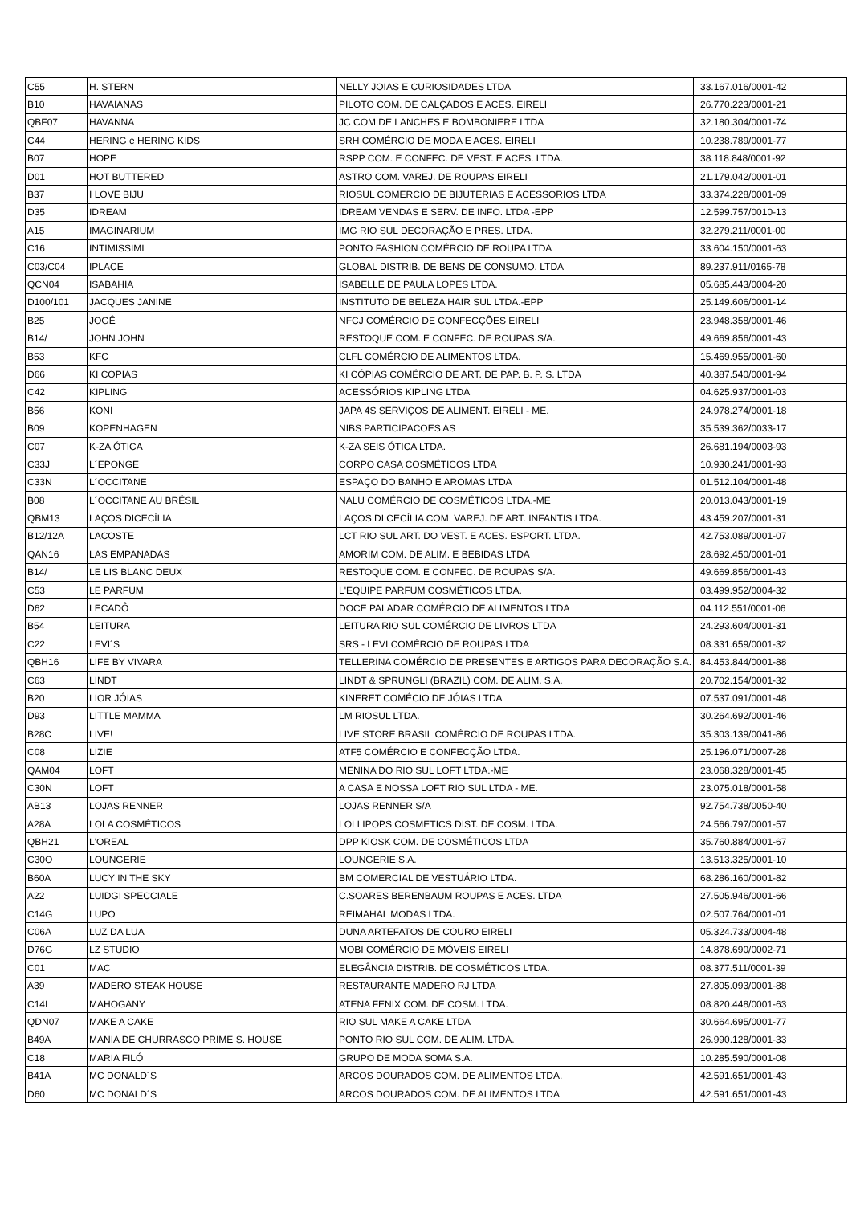| C55 | H. STERN | NELLY JOIAS E CURIOSIDADES LTDA | 33.167.016/0001-42 |
| B10 | HAVAIANAS | PILOTO COM. DE CALÇADOS E ACES. EIRELI | 26.770.223/0001-21 |
| QBF07 | HAVANNA | JC COM DE LANCHES E BOMBONIERE LTDA | 32.180.304/0001-74 |
| C44 | HERING e HERING KIDS | SRH COMÉRCIO DE MODA E ACES. EIRELI | 10.238.789/0001-77 |
| B07 | HOPE | RSPP COM. E CONFEC. DE VEST. E ACES. LTDA. | 38.118.848/0001-92 |
| D01 | HOT BUTTERED | ASTRO COM. VAREJ. DE ROUPAS EIRELI | 21.179.042/0001-01 |
| B37 | I LOVE BIJU | RIOSUL COMERCIO DE BIJUTERIAS E ACESSORIOS LTDA | 33.374.228/0001-09 |
| D35 | IDREAM | IDREAM VENDAS E SERV. DE INFO. LTDA -EPP | 12.599.757/0010-13 |
| A15 | IMAGINARIUM | IMG RIO SUL DECORAÇÃO E PRES. LTDA. | 32.279.211/0001-00 |
| C16 | INTIMISSIMI | PONTO FASHION COMÉRCIO DE ROUPA LTDA | 33.604.150/0001-63 |
| C03/C04 | IPLACE | GLOBAL DISTRIB. DE BENS DE CONSUMO. LTDA | 89.237.911/0165-78 |
| QCN04 | ISABAHIA | ISABELLE DE PAULA LOPES LTDA. | 05.685.443/0004-20 |
| D100/101 | JACQUES JANINE | INSTITUTO DE BELEZA HAIR SUL LTDA.-EPP | 25.149.606/0001-14 |
| B25 | JOGÊ | NFCJ COMÉRCIO DE CONFECÇÕES EIRELI | 23.948.358/0001-46 |
| B14/ | JOHN JOHN | RESTOQUE COM. E CONFEC. DE ROUPAS S/A. | 49.669.856/0001-43 |
| B53 | KFC | CLFL COMÉRCIO DE ALIMENTOS LTDA. | 15.469.955/0001-60 |
| D66 | KI COPIAS | KI CÓPIAS COMÉRCIO DE ART. DE PAP. B. P. S. LTDA | 40.387.540/0001-94 |
| C42 | KIPLING | ACESSÓRIOS KIPLING LTDA | 04.625.937/0001-03 |
| B56 | KONI | JAPA 4S SERVIÇOS DE ALIMENT. EIRELI - ME. | 24.978.274/0001-18 |
| B09 | KOPENHAGEN | NIBS PARTICIPACOES AS | 35.539.362/0033-17 |
| C07 | K-ZA ÓTICA | K-ZA SEIS ÓTICA LTDA. | 26.681.194/0003-93 |
| C33J | L´EPONGE | CORPO CASA COSMÉTICOS LTDA | 10.930.241/0001-93 |
| C33N | L´OCCITANE | ESPAÇO DO BANHO E AROMAS LTDA | 01.512.104/0001-48 |
| B08 | L´OCCITANE AU BRÉSIL | NALU COMÉRCIO DE COSMÉTICOS LTDA.-ME | 20.013.043/0001-19 |
| QBM13 | LAÇOS DICECÍLIA | LAÇOS DI CECÍLIA COM. VAREJ. DE ART. INFANTIS LTDA. | 43.459.207/0001-31 |
| B12/12A | LACOSTE | LCT RIO SUL ART. DO VEST. E ACES. ESPORT. LTDA. | 42.753.089/0001-07 |
| QAN16 | LAS EMPANADAS | AMORIM COM. DE ALIM. E BEBIDAS LTDA | 28.692.450/0001-01 |
| B14/ | LE LIS BLANC DEUX | RESTOQUE COM. E CONFEC. DE ROUPAS S/A. | 49.669.856/0001-43 |
| C53 | LE PARFUM | L'EQUIPE PARFUM COSMÉTICOS LTDA. | 03.499.952/0004-32 |
| D62 | LECADÔ | DOCE PALADAR COMÉRCIO DE ALIMENTOS LTDA | 04.112.551/0001-06 |
| B54 | LEITURA | LEITURA RIO SUL COMÉRCIO DE LIVROS LTDA | 24.293.604/0001-31 |
| C22 | LEVI´S | SRS - LEVI COMÉRCIO DE ROUPAS LTDA | 08.331.659/0001-32 |
| QBH16 | LIFE BY VIVARA | TELLERINA COMÉRCIO DE PRESENTES E ARTIGOS PARA DECORAÇÃO S.A. | 84.453.844/0001-88 |
| C63 | LINDT | LINDT & SPRUNGLI (BRAZIL) COM. DE ALIM. S.A. | 20.702.154/0001-32 |
| B20 | LIOR JÓIAS | KINERET COMÉCIO DE JÓIAS LTDA | 07.537.091/0001-48 |
| D93 | LITTLE MAMMA | LM RIOSUL LTDA. | 30.264.692/0001-46 |
| B28C | LIVE! | LIVE STORE BRASIL COMÉRCIO DE ROUPAS LTDA. | 35.303.139/0041-86 |
| C08 | LIZIE | ATF5 COMÉRCIO E CONFECÇÃO LTDA. | 25.196.071/0007-28 |
| QAM04 | LOFT | MENINA DO RIO SUL LOFT LTDA.-ME | 23.068.328/0001-45 |
| C30N | LOFT | A CASA E NOSSA LOFT RIO SUL LTDA - ME. | 23.075.018/0001-58 |
| AB13 | LOJAS RENNER | LOJAS RENNER S/A | 92.754.738/0050-40 |
| A28A | LOLA COSMÉTICOS | LOLLIPOPS COSMETICS DIST. DE COSM. LTDA. | 24.566.797/0001-57 |
| QBH21 | L'OREAL | DPP KIOSK COM. DE COSMÉTICOS LTDA | 35.760.884/0001-67 |
| C30O | LOUNGERIE | LOUNGERIE S.A. | 13.513.325/0001-10 |
| B60A | LUCY IN THE SKY | BM COMERCIAL DE VESTUÁRIO LTDA. | 68.286.160/0001-82 |
| A22 | LUIDGI SPECCIALE | C.SOARES BERENBAUM ROUPAS E ACES. LTDA | 27.505.946/0001-66 |
| C14G | LUPO | REIMAHAL MODAS LTDA. | 02.507.764/0001-01 |
| C06A | LUZ DA LUA | DUNA ARTEFATOS DE COURO EIRELI | 05.324.733/0004-48 |
| D76G | LZ STUDIO | MOBI COMÉRCIO DE MÓVEIS EIRELI | 14.878.690/0002-71 |
| C01 | MAC | ELEGÂNCIA DISTRIB. DE COSMÉTICOS LTDA. | 08.377.511/0001-39 |
| A39 | MADERO STEAK HOUSE | RESTAURANTE MADERO RJ LTDA | 27.805.093/0001-88 |
| C14I | MAHOGANY | ATENA FENIX COM. DE COSM. LTDA. | 08.820.448/0001-63 |
| QDN07 | MAKE A CAKE | RIO SUL MAKE A CAKE LTDA | 30.664.695/0001-77 |
| B49A | MANIA DE CHURRASCO PRIME S. HOUSE | PONTO RIO SUL COM. DE ALIM. LTDA. | 26.990.128/0001-33 |
| C18 | MARIA FILÓ | GRUPO DE MODA SOMA S.A. | 10.285.590/0001-08 |
| B41A | MC DONALD´S | ARCOS DOURADOS COM. DE ALIMENTOS LTDA. | 42.591.651/0001-43 |
| D60 | MC DONALD´S | ARCOS DOURADOS COM. DE ALIMENTOS LTDA | 42.591.651/0001-43 |